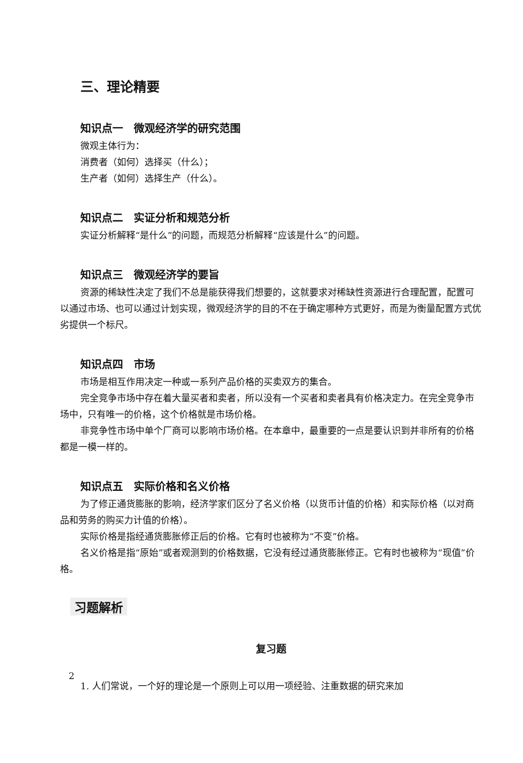三、理论精要
知识点一　微观经济学的研究范围
微观主体行为：
消费者（如何）选择买（什么）；
生产者（如何）选择生产（什么）。
知识点二　实证分析和规范分析
实证分析解释“是什么”的问题，而规范分析解释“应该是什么”的问题。
知识点三　微观经济学的要旨
资源的稀缺性决定了我们不总是能获得我们想要的，这就要求对稀缺性资源进行合理配置，配置可以通过市场、也可以通过计划实现，微观经济学的目的不在于确定哪种方式更好，而是为衡量配置方式优劣提供一个标尺。
知识点四　市场
市场是相互作用决定一种或一系列产品价格的买卖双方的集合。
完全竞争市场中存在着大量买者和卖者，所以没有一个买者和卖者具有价格决定力。在完全竞争市场中，只有唯一的价格，这个价格就是市场价格。
非竞争性市场中单个厂商可以影响市场价格。在本章中，最重要的一点是要认识到并非所有的价格都是一模一样的。
知识点五　实际价格和名义价格
为了修正通货膨胀的影响，经济学家们区分了名义价格（以货币计值的价格）和实际价格（以对商品和劳务的购买力计值的价格）。
实际价格是指经通货膨胀修正后的价格。它有时也被称为“不变”价格。
名义价格是指“原始”或者观测到的价格数据，它没有经过通货膨胀修正。它有时也被称为“现值”价格。
习题解析
复习题
1. 人们常说，一个好的理论是一个原则上可以用一项经验、注重数据的研究来加
2